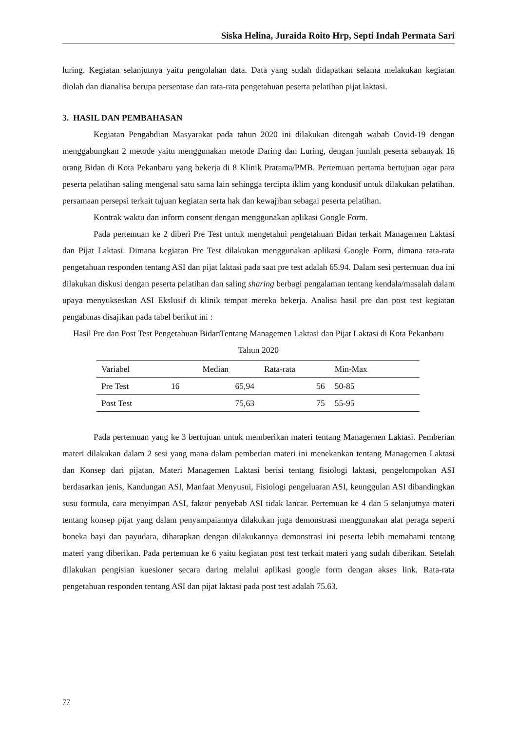Siska Helina, Juraida Roito Hrp, Septi Indah Permata Sari
luring. Kegiatan selanjutnya yaitu pengolahan data. Data yang sudah didapatkan selama melakukan kegiatan diolah dan dianalisa berupa persentase dan rata-rata pengetahuan peserta pelatihan pijat laktasi.
3. HASIL DAN PEMBAHASAN
Kegiatan Pengabdian Masyarakat pada tahun 2020 ini dilakukan ditengah wabah Covid-19 dengan menggabungkan 2 metode yaitu menggunakan metode Daring dan Luring, dengan jumlah peserta sebanyak 16 orang Bidan di Kota Pekanbaru yang bekerja di 8 Klinik Pratama/PMB. Pertemuan pertama bertujuan agar para peserta pelatihan saling mengenal satu sama lain sehingga tercipta iklim yang kondusif untuk dilakukan pelatihan. persamaan persepsi terkait tujuan kegiatan serta hak dan kewajiban sebagai peserta pelatihan.
Kontrak waktu dan inform consent dengan menggunakan aplikasi Google Form.
Pada pertemuan ke 2 diberi Pre Test untuk mengetahui pengetahuan Bidan terkait Managemen Laktasi dan Pijat Laktasi. Dimana kegiatan Pre Test dilakukan menggunakan aplikasi Google Form, dimana rata-rata pengetahuan responden tentang ASI dan pijat laktasi pada saat pre test adalah 65.94. Dalam sesi pertemuan dua ini dilakukan diskusi dengan peserta pelatihan dan saling sharing berbagi pengalaman tentang kendala/masalah dalam upaya menyukseskan ASI Ekslusif di klinik tempat mereka bekerja. Analisa hasil pre dan post test kegiatan pengabmas disajikan pada tabel berikut ini :
Hasil Pre dan Post Test Pengetahuan BidanTentang Managemen Laktasi dan Pijat Laktasi di Kota Pekanbaru Tahun 2020
| Variabel | | Median | Rata-rata | Min-Max | |
| --- | --- | --- | --- | --- | --- |
| Pre Test | 16 | 65,94 | 56 | 50-85 | |
| Post Test | | 75,63 | 75 | 55-95 | |
Pada pertemuan yang ke 3 bertujuan untuk memberikan materi tentang Managemen Laktasi. Pemberian materi dilakukan dalam 2 sesi yang mana dalam pemberian materi ini menekankan tentang Managemen Laktasi dan Konsep dari pijatan. Materi Managemen Laktasi berisi tentang fisiologi laktasi, pengelompokan ASI berdasarkan jenis, Kandungan ASI, Manfaat Menyusui, Fisiologi pengeluaran ASI, keunggulan ASI dibandingkan susu formula, cara menyimpan ASI, faktor penyebab ASI tidak lancar. Pertemuan ke 4 dan 5 selanjutnya materi tentang konsep pijat yang dalam penyampaiannya dilakukan juga demonstrasi menggunakan alat peraga seperti boneka bayi dan payudara, diharapkan dengan dilakukannya demonstrasi ini peserta lebih memahami tentang materi yang diberikan. Pada pertemuan ke 6 yaitu kegiatan post test terkait materi yang sudah diberikan. Setelah dilakukan pengisian kuesioner secara daring melalui aplikasi google form dengan akses link. Rata-rata pengetahuan responden tentang ASI dan pijat laktasi pada post test adalah 75.63.
77